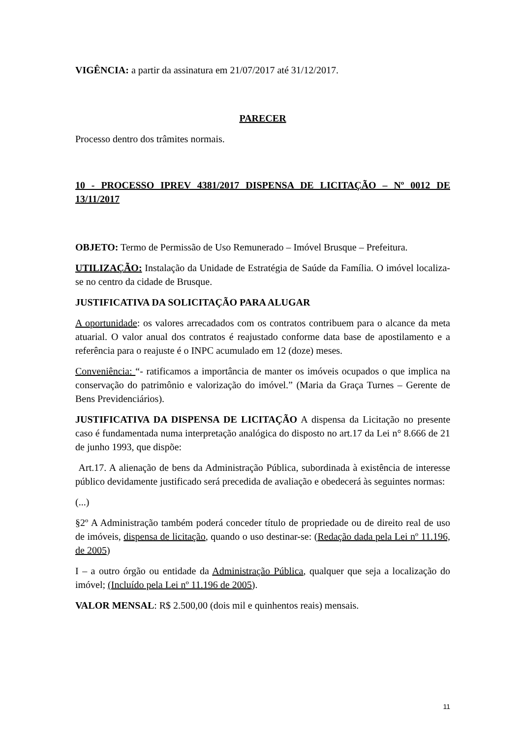VIGÊNCIA: a partir da assinatura em 21/07/2017 até 31/12/2017.
PARECER
Processo dentro dos trâmites normais.
10 - PROCESSO IPREV 4381/2017 DISPENSA DE LICITAÇÃO – Nº 0012 DE 13/11/2017
OBJETO: Termo de Permissão de Uso Remunerado – Imóvel Brusque – Prefeitura.
UTILIZAÇÃO: Instalação da Unidade de Estratégia de Saúde da Família. O imóvel localiza-se no centro da cidade de Brusque.
JUSTIFICATIVA DA SOLICITAÇÃO PARA ALUGAR
A oportunidade: os valores arrecadados com os contratos contribuem para o alcance da meta atuarial. O valor anual dos contratos é reajustado conforme data base de apostilamento e a referência para o reajuste é o INPC acumulado em 12 (doze) meses.
Conveniência: “- ratificamos a importância de manter os imóveis ocupados o que implica na conservação do patrimônio e valorização do imóvel.” (Maria da Graça Turnes – Gerente de Bens Previdenciários).
JUSTIFICATIVA DA DISPENSA DE LICITAÇÃO A dispensa da Licitação no presente caso é fundamentada numa interpretação analógica do disposto no art.17 da Lei n° 8.666 de 21 de junho 1993, que dispõe:
Art.17. A alienação de bens da Administração Pública, subordinada à existência de interesse público devidamente justificado será precedida de avaliação e obedecerá às seguintes normas:
(...)
§2º A Administração também poderá conceder título de propriedade ou de direito real de uso de imóveis, dispensa de licitação, quando o uso destinar-se: (Redação dada pela Lei nº 11.196, de 2005)
I – a outro órgão ou entidade da Administração Pública, qualquer que seja a localização do imóvel; (Incluído pela Lei nº 11.196 de 2005).
VALOR MENSAL: R$ 2.500,00 (dois mil e quinhentos reais) mensais.
11